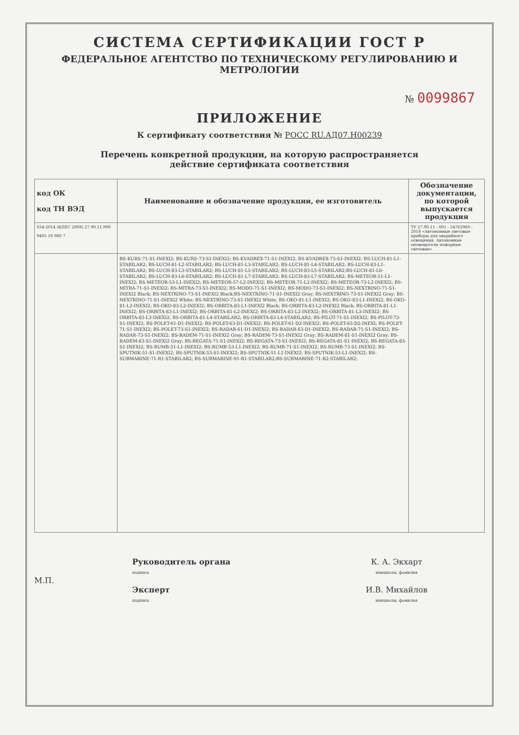СИСТЕМА СЕРТИФИКАЦИИ ГОСТ Р
ФЕДЕРАЛЬНОЕ АГЕНТСТВО ПО ТЕХНИЧЕСКОМУ РЕГУЛИРОВАНИЮ И МЕТРОЛОГИИ
№ 0099867
ПРИЛОЖЕНИЕ
К сертификату соответствия № РОСС RU.АД07.Н00239
Перечень конкретной продукции, на которую распространяется
действие сертификата соответствия
| код ОК код ТН ВЭД | Наименование и обозначение продукции, ее изготовитель | Обозначение документации, по которой выпускается продукция |
| --- | --- | --- |
| 034-2014 (КПЕС 2008) 27.90.11.900 9405 10 980 7 | | ТУ 27.90.11 - 001 - 54762960 - 2018 «Автономные световые приборы для аварийного освещения. Автономные оповещатели пожарные световые» |
| | BS-KURS-71-S1-INEXI2; BS-KURS-73-S1-INEXI2; BS-KVADREX-71-S1-INEXI2; BS-KVADREX-73-S1-INEXI2; BS-LUCH-81-L1-STABILAR2; BS-LUCH-81-L2-STABILAR2; BS-LUCH-81-L3-STABILAR2; BS-LUCH-81-L4-STABILAR2; BS-LUCH-83-L1-STABILAR2; BS-LUCH-83-L3-STABILAR2; BS-LUCH-81-L5-STABILAR2; BS-LUCH-83-L5-STABILAR2;BS-LUCH-81-L6-STABILAR2; BS-LUCH-83-L6-STABILAR2; BS-LUCH-81-L7-STABILAR2; BS-LUCH-83-L7-STABILAR2; BS-METEOR-51-L1-INEXI2; BS-METEOR-53-L1-INEXI2; BS-METEOR-57-L2-INEXI2; BS-METEOR-71-L2-INEXI2; BS-METEOR-73-L2-INEXI2; BS-MITRA-71-S1-INEXI2; BS-MITRA-73-S1-INEXI2; BS-MODO-71-S1-INEXI2; BS-MODO-73-S1-INEXI2; BS-NEXTRINO-71-S1-INEXI2 Black; BS-NEXTRINO-73-S1-INEXI2 Black;BS-NEXTRINO-71-S1-INEXI2 Gray; BS-NEXTRINO-73-S1-INEXI2 Gray; BS-NEXTRINO-71-S1-INEXI2 White; BS-NEXTRINO-73-S1-INEXI2 White; BS-OKO-81-L1-INEXI2; BS-OKO-83-L1-INEXI2; BS-OKO-81-L2-INEXI2; BS-OKO-83-L2-INEXI2; BS-ORBITA-83-L1-INEXI2 Black; BS-ORBITA-83-L2-INEXI2 Black; BS-ORBITA-81-L1-INEXI2; BS-ORBITA-83-L1-INEXI2; BS-ORBITA-81-L2-INEXI2; BS-ORBITA-83-L2-INEXI2; BS-ORBITA-81-L3-INEXI2; BS-ORBITA-83-L3-INEXI2; BS-ORBITA-81-L4-STABILAR2; BS-ORBITA-83-L4-STABILAR2; BS-PILOT-71-S1-INEXI2; BS-PILOT-73-S1-INEXI2; BS-POLET-61-D1-INEXI2; BS-POLET-63-D1-INEXI2; BS-POLET-61-D2-INEXI2; BS-POLET-63-D2-INEXI; BS-POLET-71-S1-INEXI2; BS-POLET-73-S1-INEXI2; BS-RADAR-61-D1-INEXI2; BS-RADAR-63-D1-INEXI2; BS-RADAR-71-S1-INEXI2; BS-RADAR-73-S1-INEXI2; BS-RADEM-71-S1-INEXI2 Gray; BS-RADEM-73-S1-INEXI2 Gray; BS-RADEM-81-S1-INEXI2 Gray; BS-RADEM-83-S1-INEXI2 Gray; BS-REGATA-71-S1-INEXI2; BS-REGATA-73-S1-INEXI2; BS-REGATA-81-S1-INEXI2; BS-REGATA-83-S1-INEXI2; BS-RUMB-51-L1-INEXI2; BS-RUMB-53-L1-INEXI2; BS-RUMB-71-S1-INEXI2; BS-RUMB-73-S1-INEXI2; BS-SPUTNIK-51-S1-INEXI2; BS-SPUTNIK-53-S1-INEXI2; BS-SPUTNIK-51-L1-INEXI2; BS-SPUTNIK-53-L1-INEXI2; BS-SUBMARINE-71-R1-STABILAR2; BS-SUBMARINE-91-R1-STABILAR2;BS-SUBMARINE-71-R2-STABILAR2; | |
М.П.
Руководитель органа
подпись
Эксперт
подпись
К. А. Экхарт
инициалы, фамилия
И.В. Михайлов
инициалы, фамилия